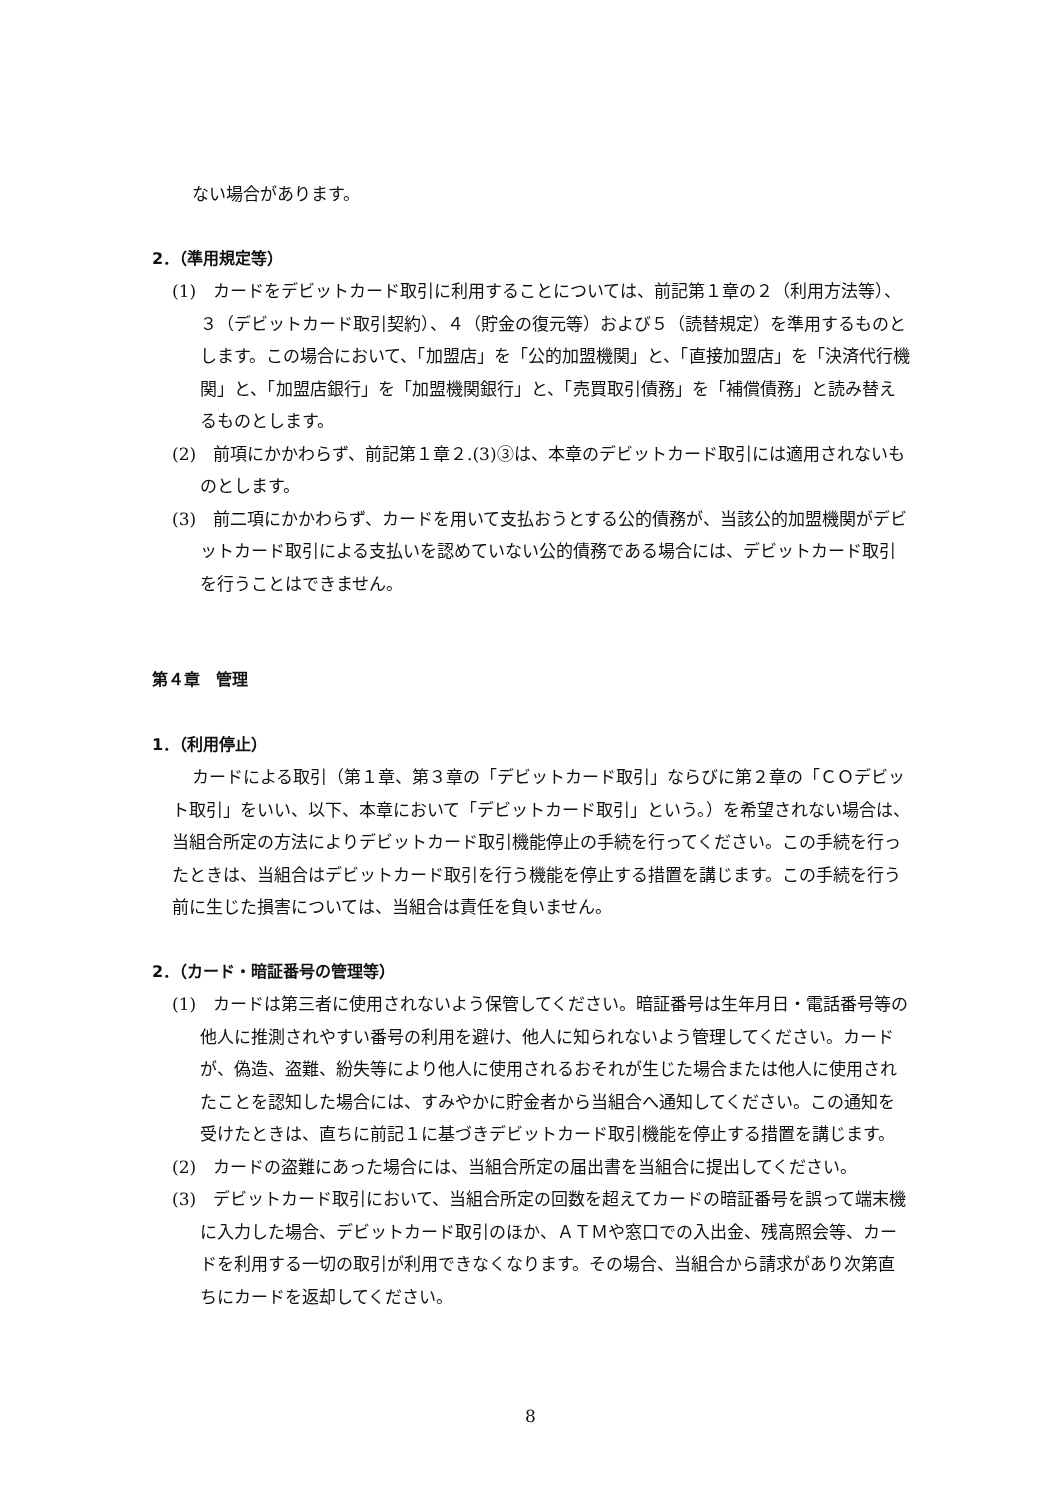ない場合があります。
2．（準用規定等）
(1)　カードをデビットカード取引に利用することについては、前記第１章の２（利用方法等）、３（デビットカード取引契約）、４（貯金の復元等）および５（読替規定）を準用するものとします。この場合において、「加盟店」を「公的加盟機関」と、「直接加盟店」を「決済代行機関」と、「加盟店銀行」を「加盟機関銀行」と、「売買取引債務」を「補償債務」と読み替えるものとします。
(2)　前項にかかわらず、前記第１章２.(3)③は、本章のデビットカード取引には適用されないものとします。
(3)　前二項にかかわらず、カードを用いて支払おうとする公的債務が、当該公的加盟機関がデビットカード取引による支払いを認めていない公的債務である場合には、デビットカード取引を行うことはできません。
第４章　管理
1．（利用停止）
カードによる取引（第１章、第３章の「デビットカード取引」ならびに第２章の「ＣＯデビット取引」をいい、以下、本章において「デビットカード取引」という。）を希望されない場合は、当組合所定の方法によりデビットカード取引機能停止の手続を行ってください。この手続を行ったときは、当組合はデビットカード取引を行う機能を停止する措置を講じます。この手続を行う前に生じた損害については、当組合は責任を負いません。
2．（カード・暗証番号の管理等）
(1)　カードは第三者に使用されないよう保管してください。暗証番号は生年月日・電話番号等の他人に推測されやすい番号の利用を避け、他人に知られないよう管理してください。カードが、偽造、盗難、紛失等により他人に使用されるおそれが生じた場合または他人に使用されたことを認知した場合には、すみやかに貯金者から当組合へ通知してください。この通知を受けたときは、直ちに前記１に基づきデビットカード取引機能を停止する措置を講じます。
(2)　カードの盗難にあった場合には、当組合所定の届出書を当組合に提出してください。
(3)　デビットカード取引において、当組合所定の回数を超えてカードの暗証番号を誤って端末機に入力した場合、デビットカード取引のほか、ＡＴＭや窓口での入出金、残高照会等、カードを利用する一切の取引が利用できなくなります。その場合、当組合から請求があり次第直ちにカードを返却してください。
8